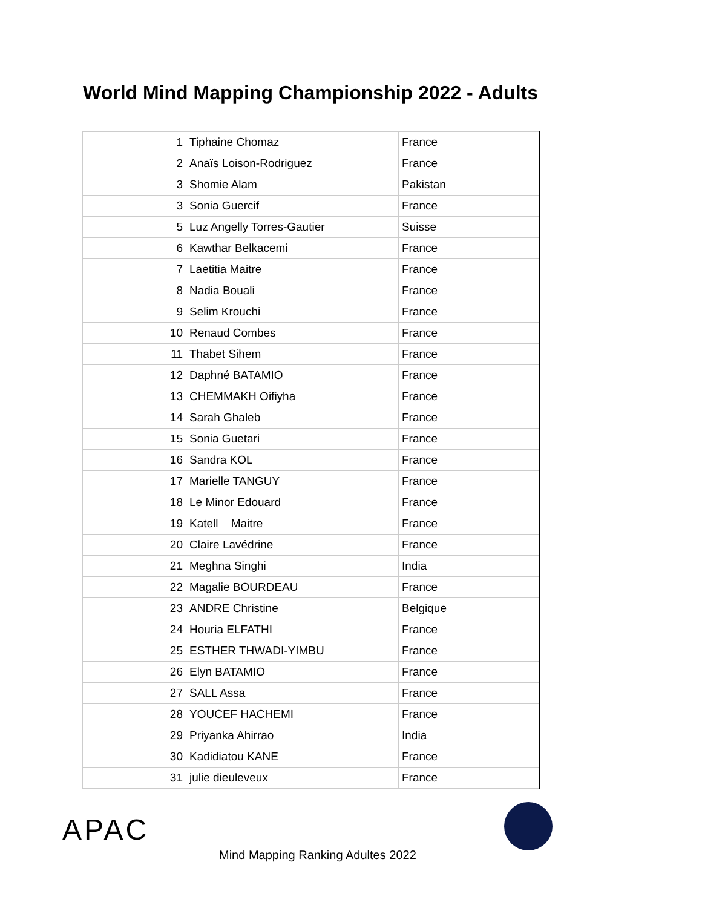World Mind Mapping Championship 2022 - Adults
| 1 | Tiphaine Chomaz | France |
| 2 | Anaïs Loison-Rodriguez | France |
| 3 | Shomie Alam | Pakistan |
| 3 | Sonia Guercif | France |
| 5 | Luz Angelly Torres-Gautier | Suisse |
| 6 | Kawthar Belkacemi | France |
| 7 | Laetitia Maitre | France |
| 8 | Nadia Bouali | France |
| 9 | Selim Krouchi | France |
| 10 | Renaud Combes | France |
| 11 | Thabet Sihem | France |
| 12 | Daphné BATAMIO | France |
| 13 | CHEMMAKH Oifiyha | France |
| 14 | Sarah Ghaleb | France |
| 15 | Sonia Guetari | France |
| 16 | Sandra KOL | France |
| 17 | Marielle TANGUY | France |
| 18 | Le Minor Edouard | France |
| 19 | Katell Maitre | France |
| 20 | Claire Lavédrine | France |
| 21 | Meghna Singhi | India |
| 22 | Magalie BOURDEAU | France |
| 23 | ANDRE Christine | Belgique |
| 24 | Houria ELFATHI | France |
| 25 | ESTHER THWADI-YIMBU | France |
| 26 | Elyn BATAMIO | France |
| 27 | SALL Assa | France |
| 28 | YOUCEF HACHEMI | France |
| 29 | Priyanka Ahirrao | India |
| 30 | Kadidiatou KANE | France |
| 31 | julie dieuleveux | France |
APAC
Mind Mapping Ranking Adultes 2022